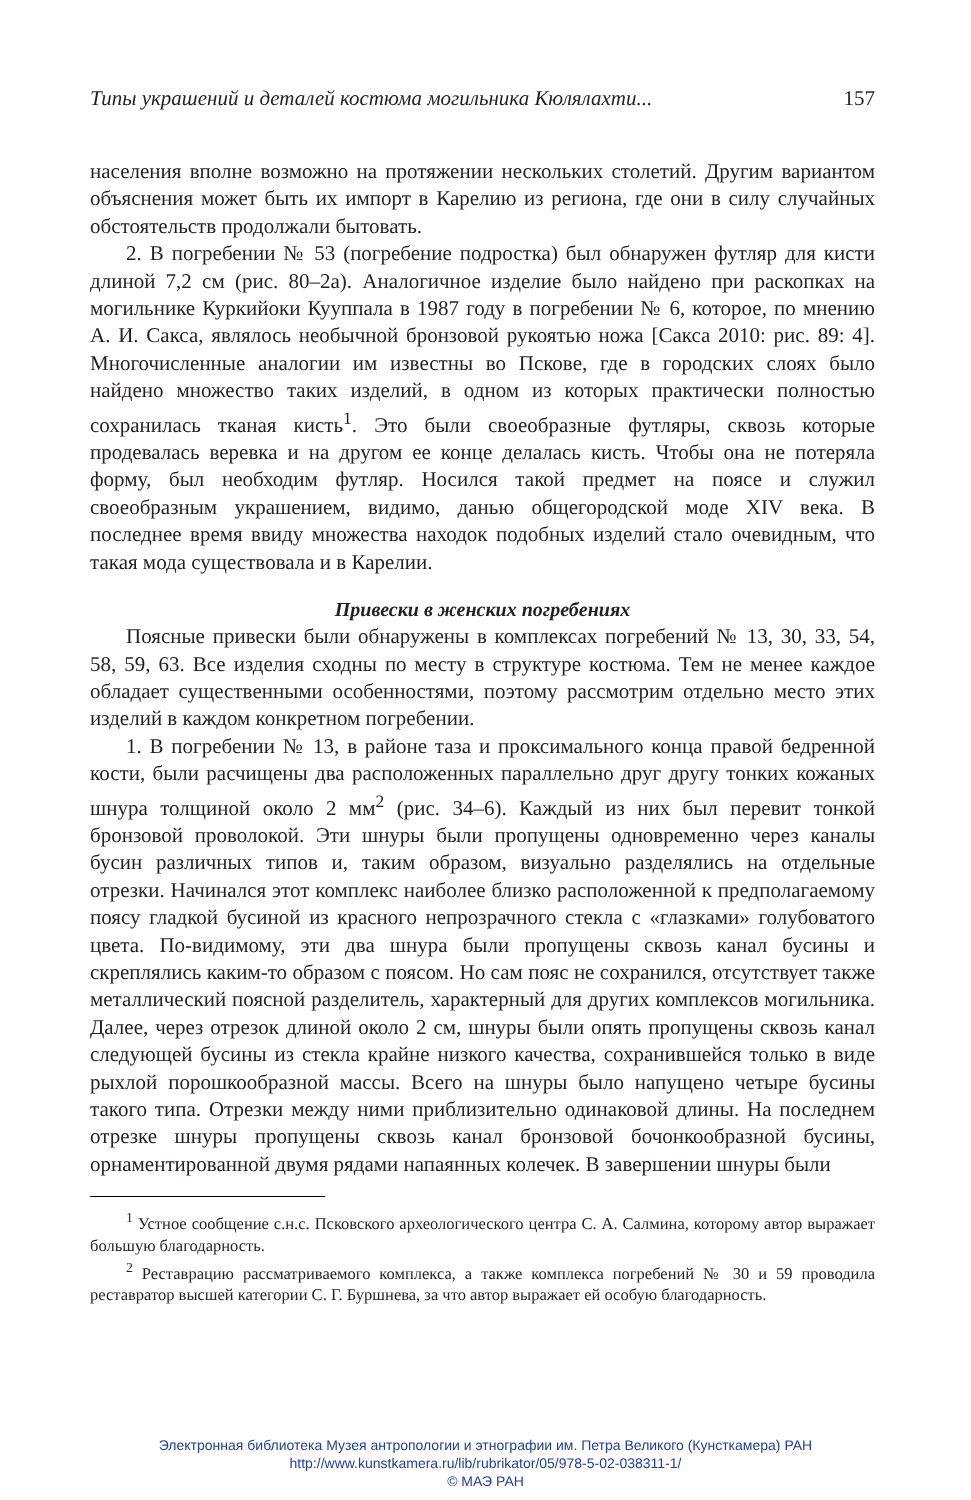Типы украшений и деталей костюма могильника Кюлялахти... 157
населения вполне возможно на протяжении нескольких столетий. Другим вариантом объяснения может быть их импорт в Карелию из региона, где они в силу случайных обстоятельств продолжали бытовать.
2. В погребении № 53 (погребение подростка) был обнаружен футляр для кисти длиной 7,2 см (рис. 80–2а). Аналогичное изделие было найдено при раскопках на могильнике Куркийоки Кууппала в 1987 году в погребении № 6, которое, по мнению А. И. Сакса, являлось необычной бронзовой рукоятью ножа [Сакса 2010: рис. 89: 4]. Многочисленные аналогии им известны во Пскове, где в городских слоях было найдено множество таких изделий, в одном из которых практически полностью сохранилась тканая кисть<sup>1</sup>. Это были своеобразные футляры, сквозь которые продевалась веревка и на другом ее конце делалась кисть. Чтобы она не потеряла форму, был необходим футляр. Носился такой предмет на поясе и служил своеобразным украшением, видимо, данью общегородской моде XIV века. В последнее время ввиду множества находок подобных изделий стало очевидным, что такая мода существовала и в Карелии.
Привески в женских погребениях
Поясные привески были обнаружены в комплексах погребений № 13, 30, 33, 54, 58, 59, 63. Все изделия сходны по месту в структуре костюма. Тем не менее каждое обладает существенными особенностями, поэтому рассмотрим отдельно место этих изделий в каждом конкретном погребении.
1. В погребении № 13, в районе таза и проксимального конца правой бедренной кости, были расчищены два расположенных параллельно друг другу тонких кожаных шнура толщиной около 2 мм<sup>2</sup> (рис. 34–6). Каждый из них был перевит тонкой бронзовой проволокой. Эти шнуры были пропущены одновременно через каналы бусин различных типов и, таким образом, визуально разделялись на отдельные отрезки. Начинался этот комплекс наиболее близко расположенной к предполагаемому поясу гладкой бусиной из красного непрозрачного стекла с «глазками» голубоватого цвета. По-видимому, эти два шнура были пропущены сквозь канал бусины и скреплялись каким-то образом с поясом. Но сам пояс не сохранился, отсутствует также металлический поясной разделитель, характерный для других комплексов могильника. Далее, через отрезок длиной около 2 см, шнуры были опять пропущены сквозь канал следующей бусины из стекла крайне низкого качества, сохранившейся только в виде рыхлой порошкообразной массы. Всего на шнуры было напущено четыре бусины такого типа. Отрезки между ними приблизительно одинаковой длины. На последнем отрезке шнуры пропущены сквозь канал бронзовой бочонкообразной бусины, орнаментированной двумя рядами напаянных колечек. В завершении шнуры были
<sup>1</sup> Устное сообщение с.н.с. Псковского археологического центра С. А. Салмина, которому автор выражает большую благодарность.
<sup>2</sup> Реставрацию рассматриваемого комплекса, а также комплекса погребений № 30 и 59 проводила реставратор высшей категории С. Г. Буршнева, за что автор выражает ей особую благодарность.
Электронная библиотека Музея антропологии и этнографии им. Петра Великого (Кунсткамера) РАН
http://www.kunstkamera.ru/lib/rubrikator/05/978-5-02-038311-1/
© МАЭ РАН